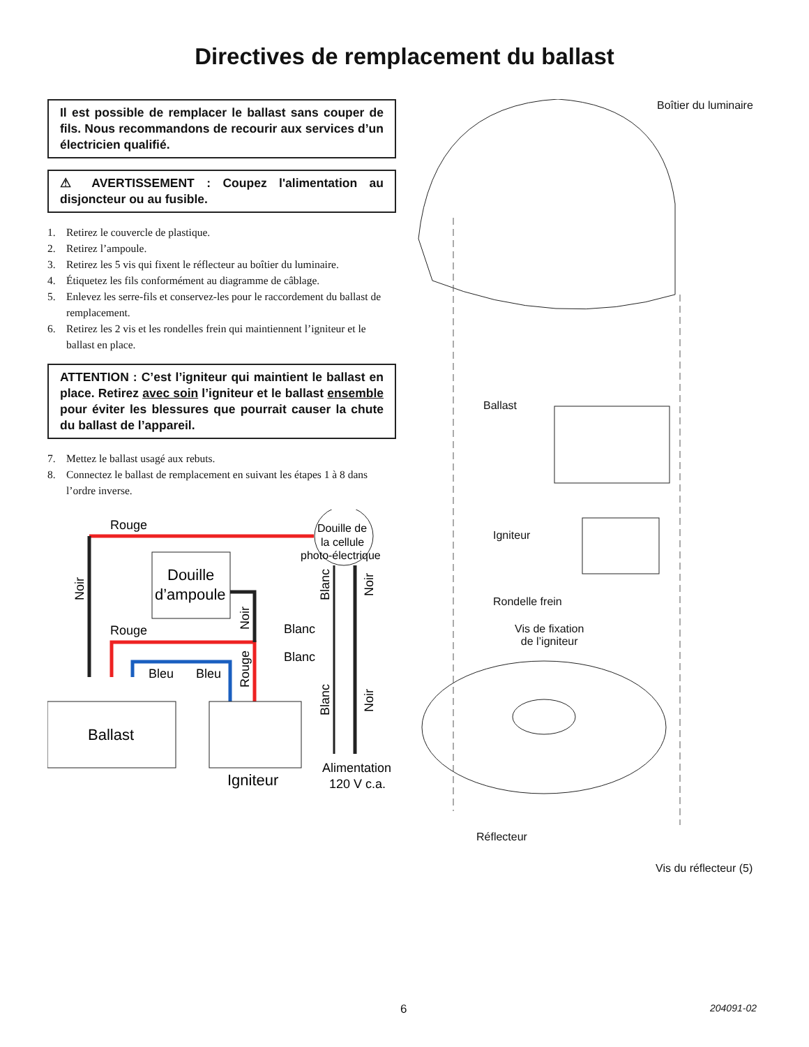Directives de remplacement du ballast
Il est possible de remplacer le ballast sans couper de fils. Nous recommandons de recourir aux services d’un électricien qualifié.
⚠ AVERTISSEMENT : Coupez l'alimentation au disjoncteur ou au fusible.
1. Retirez le couvercle de plastique.
2. Retirez l’ampoule.
3. Retirez les 5 vis qui fixent le réflecteur au boîtier du luminaire.
4. Étiquetez les fils conformément au diagramme de câblage.
5. Enlevez les serre-fils et conservez-les pour le raccordement du ballast de remplacement.
6. Retirez les 2 vis et les rondelles frein qui maintiennent l’igniteur et le ballast en place.
ATTENTION : C’est l’igniteur qui maintient le ballast en place. Retirez avec soin l’igniteur et le ballast ensemble pour éviter les blessures que pourrait causer la chute du ballast de l’appareil.
7. Mettez le ballast usagé aux rebuts.
8. Connectez le ballast de remplacement en suivant les étapes 1 à 8 dans l’ordre inverse.
Rouge
Rouge
Douille
d’ampoule
Ballast
Igniteur
Bleu
Bleu
Blanc
Blanc
Douille de
la cellule
photo-électrique
Alimentation
120 V c.a.
Noir
Noir
Rouge
Blanc
Noir
Blanc
Noir
Boîtier du luminaire
Ballast
Igniteur
Rondelle frein
Vis de fixation
de l’igniteur
Réflecteur
Vis du réflecteur (5)
6 204091-02